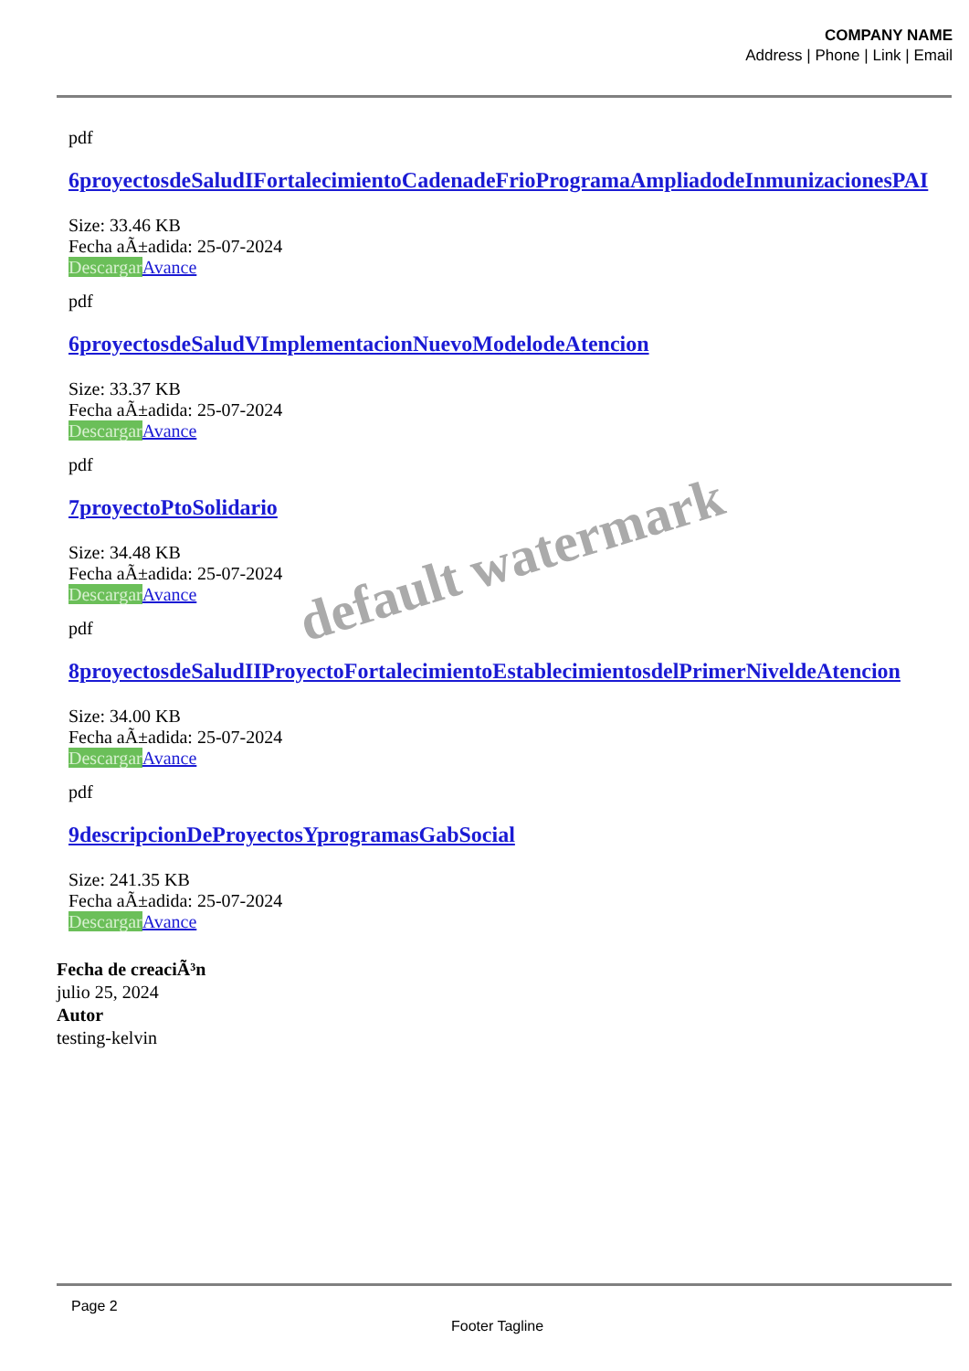COMPANY NAME
Address | Phone | Link | Email
default watermark
pdf
6proyectosdeSaludIFortalecimientoCadenadeFrioProgramaAmpliadodeInmunizacionesPAI
Size: 33.46 KB
Fecha aÃ±adida: 25-07-2024
Descargar Avance
pdf
6proyectosdeSaludVImplementacionNuevoModelodeAtencion
Size: 33.37 KB
Fecha aÃ±adida: 25-07-2024
Descargar Avance
pdf
7proyectoPtoSolidario
Size: 34.48 KB
Fecha aÃ±adida: 25-07-2024
Descargar Avance
pdf
8proyectosdeSaludIIProyectoFortalecimientoEstablecimientosdelPrimerNiveldeAtencion
Size: 34.00 KB
Fecha aÃ±adida: 25-07-2024
Descargar Avance
pdf
9descripcionDeProyectosYprogramasGabSocial
Size: 241.35 KB
Fecha aÃ±adida: 25-07-2024
Descargar Avance
Fecha de creaciÃ³n
julio 25, 2024
Autor
testing-kelvin
Page 2
Footer Tagline